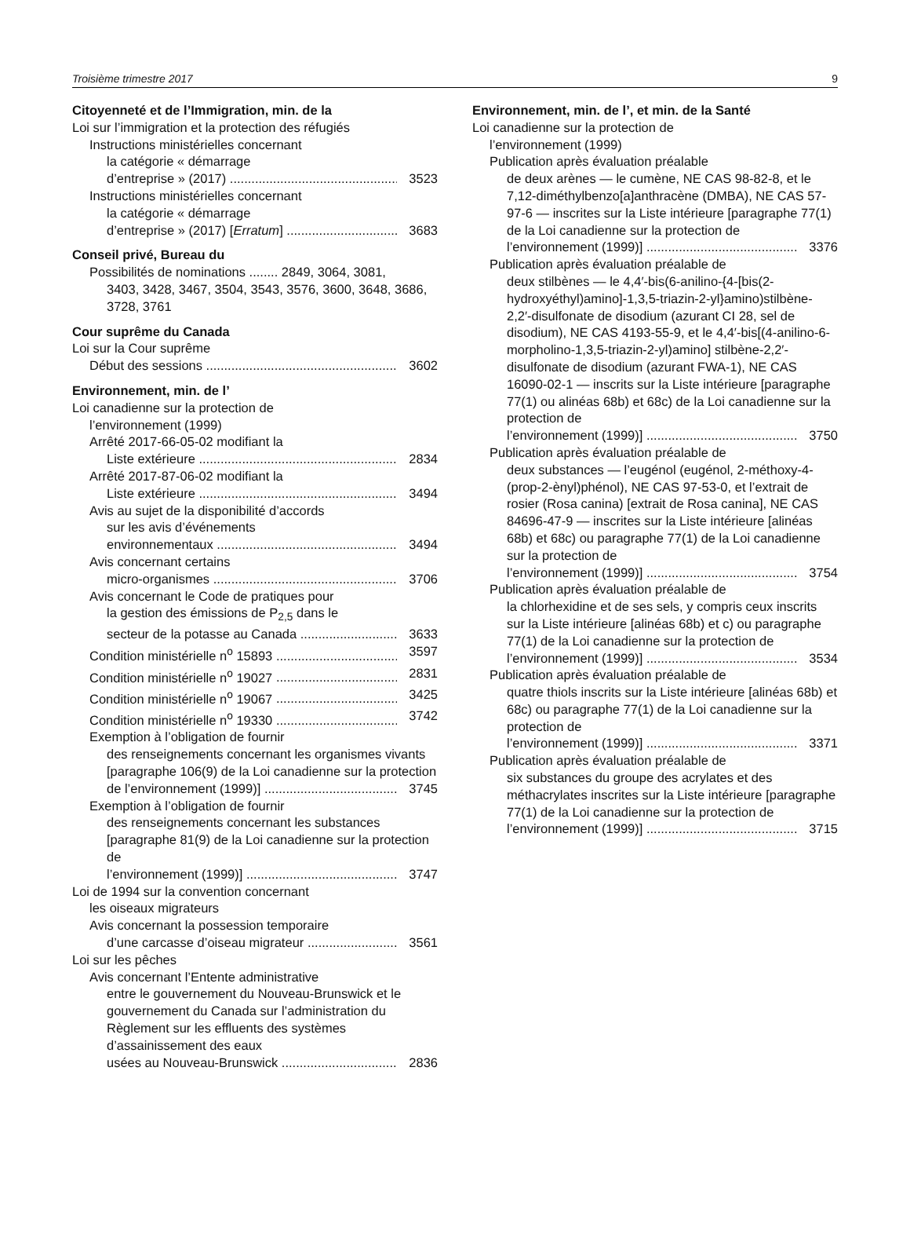Troisième trimestre 2017 9
Citoyenneté et de l’Immigration, min. de la
Loi sur l’immigration et la protection des réfugiés
Instructions ministérielles concernant
la catégorie « démarrage
d’entreprise » (2017) 3523
Instructions ministérielles concernant
la catégorie « démarrage
d’entreprise » (2017) [Erratum] 3683
Conseil privé, Bureau du
Possibilités de nominations ........ 2849, 3064, 3081,
3403, 3428, 3467, 3504, 3543, 3576, 3600, 3648, 3686, 3728, 3761
Cour suprême du Canada
Loi sur la Cour suprême
Début des sessions 3602
Environnement, min. de l’
Loi canadienne sur la protection de
l’environnement (1999)
Arrêté 2017-66-05-02 modifiant la
Liste extérieure 2834
Arrêté 2017-87-06-02 modifiant la
Liste extérieure 3494
Avis au sujet de la disponibilité d’accords
sur les avis d’événements
environnementaux 3494
Avis concernant certains
micro-organismes 3706
Avis concernant le Code de pratiques pour
la gestion des émissions de P<sub>2,5</sub> dans le
secteur de la potasse au Canada 3633
Condition ministérielle n<sup>o</sup> 15893 3597
Condition ministérielle n<sup>o</sup> 19027 2831
Condition ministérielle n<sup>o</sup> 19067 3425
Condition ministérielle n<sup>o</sup> 19330 3742
Exemption à l’obligation de fournir
des renseignements concernant les organismes vivants [paragraphe 106(9) de la Loi canadienne sur la protection
de l’environnement (1999)] 3745
Exemption à l’obligation de fournir
des renseignements concernant les substances [paragraphe 81(9) de la Loi canadienne sur la protection de
l’environnement (1999)] 3747
Loi de 1994 sur la convention concernant
les oiseaux migrateurs
Avis concernant la possession temporaire
d’une carcasse d’oiseau migrateur 3561
Loi sur les pêches
Avis concernant l’Entente administrative
entre le gouvernement du Nouveau-Brunswick et le gouvernement du Canada sur l’administration du Règlement sur les effluents des systèmes d’assainissement des eaux
usées au Nouveau-Brunswick 2836
Environnement, min. de l’, et min. de la Santé
Loi canadienne sur la protection de
l’environnement (1999)
Publication après évaluation préalable
de deux arènes — le cumène, NE CAS 98-82-8, et le 7,12-diméthylbenzo[a]anthracène (DMBA), NE CAS 57-97-6 — inscrites sur la Liste intérieure [paragraphe 77(1) de la Loi canadienne sur la protection de
l’environnement (1999)] 3376
Publication après évaluation préalable de
deux stilbènes — le 4,4′-bis(6-anilino-{4-[bis(2-hydroxyéthyl)amino]-1,3,5-triazin-2-yl}amino)stilbène- 2,2′-disulfonate de disodium (azurant CI 28, sel de disodium), NE CAS 4193-55-9, et le 4,4′-bis[(4-anilino-6-morpholino-1,3,5-triazin-2-yl)amino] stilbène-2,2′-disulfonate de disodium (azurant FWA-1), NE CAS 16090-02-1 — inscrits sur la Liste intérieure [paragraphe 77(1) ou alinéas 68b) et 68c) de la Loi canadienne sur la protection de
l’environnement (1999)] 3750
Publication après évaluation préalable de
deux substances — l’eugénol (eugénol, 2-méthoxy-4-(prop-2-ènyl)phénol), NE CAS 97-53-0, et l’extrait de rosier (Rosa canina) [extrait de Rosa canina], NE CAS 84696-47-9 — inscrites sur la Liste intérieure [alinéas 68b) et 68c) ou paragraphe 77(1) de la Loi canadienne sur la protection de
l’environnement (1999)] 3754
Publication après évaluation préalable de
la chlorhexidine et de ses sels, y compris ceux inscrits sur la Liste intérieure [alinéas 68b) et c) ou paragraphe 77(1) de la Loi canadienne sur la protection de
l’environnement (1999)] 3534
Publication après évaluation préalable de
quatre thiols inscrits sur la Liste intérieure [alinéas 68b) et 68c) ou paragraphe 77(1) de la Loi canadienne sur la protection de
l’environnement (1999)] 3371
Publication après évaluation préalable de
six substances du groupe des acrylates et des méthacrylates inscrites sur la Liste intérieure [paragraphe 77(1) de la Loi canadienne sur la protection de
l’environnement (1999)] 3715